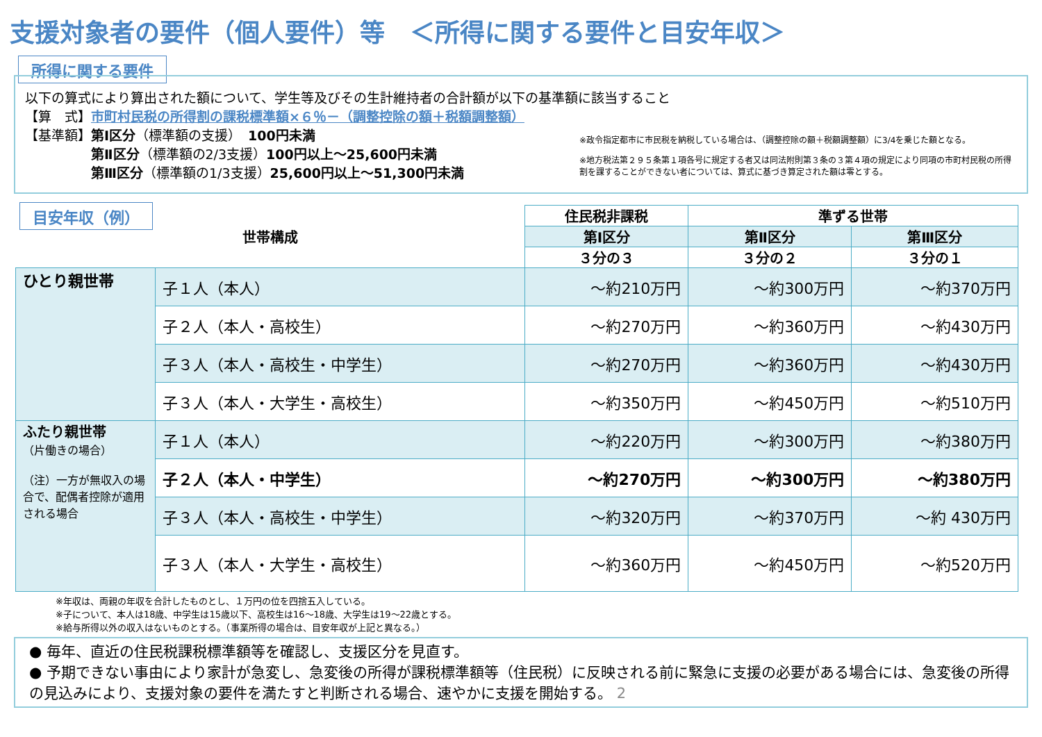支援対象者の要件（個人要件）等　＜所得に関する要件と目安年収＞
所得に関する要件
以下の算式により算出された額について、学生等及びその生計維持者の合計額が以下の基準額に該当すること
【算　式】市町村民税の所得割の課税標準額×６％－（調整控除の額＋税額調整額）
【基準額】第Ⅰ区分（標準額の支援）　100円未満
　　　　　第Ⅱ区分（標準額の2/3支援）100円以上～25,600円未満
　　　　　第Ⅲ区分（標準額の1/3支援）25,600円以上～51,300円未満
※政令指定都市に市民税を納税している場合は、（調整控除の額＋税額調整額）に3/4を乗じた額となる。
※地方税法第２９５条第１項各号に規定する者又は同法附則第３条の３第４項の規定により同項の市町村民税の所得割を課することができない者については、算式に基づき算定された額は零とする。
目安年収（例）
| 世帯構成 | | 住民税非課税 | 準ずる世帯 | |
| --- | --- | --- | --- | --- |
| | | 第Ⅰ区分 | 第Ⅱ区分 | 第Ⅲ区分 |
| | | ３分の３ | ３分の２ | ３分の１ |
| ひとり親世帯 | 子１人（本人） | ～約210万円 | ～約300万円 | ～約370万円 |
| | 子２人（本人・高校生） | ～約270万円 | ～約360万円 | ～約430万円 |
| | 子３人（本人・高校生・中学生） | ～約270万円 | ～約360万円 | ～約430万円 |
| | 子３人（本人・大学生・高校生） | ～約350万円 | ～約450万円 | ～約510万円 |
| ふたり親世帯 （片働きの場合） （注）一方が無収入の場合で、配偶者控除が適用される場合 | 子１人（本人） | ～約220万円 | ～約300万円 | ～約380万円 |
| | 子２人（本人・中学生） | ～約270万円 | ～約300万円 | ～約380万円 |
| | 子３人（本人・高校生・中学生） | ～約320万円 | ～約370万円 | ～約 430万円 |
| | 子３人（本人・大学生・高校生） | ～約360万円 | ～約450万円 | ～約520万円 |
※年収は、両親の年収を合計したものとし、１万円の位を四捨五入している。
※子について、本人は18歳、中学生は15歳以下、高校生は16～18歳、大学生は19～22歳とする。
※給与所得以外の収入はないものとする。（事業所得の場合は、目安年収が上記と異なる。）
● 毎年、直近の住民税課税標準額等を確認し、支援区分を見直す。
● 予期できない事由により家計が急変し、急変後の所得が課税標準額等（住民税）に反映される前に緊急に支援の必要がある場合には、急変後の所得の見込みにより、支援対象の要件を満たすと判断される場合、速やかに支援を開始する。 2